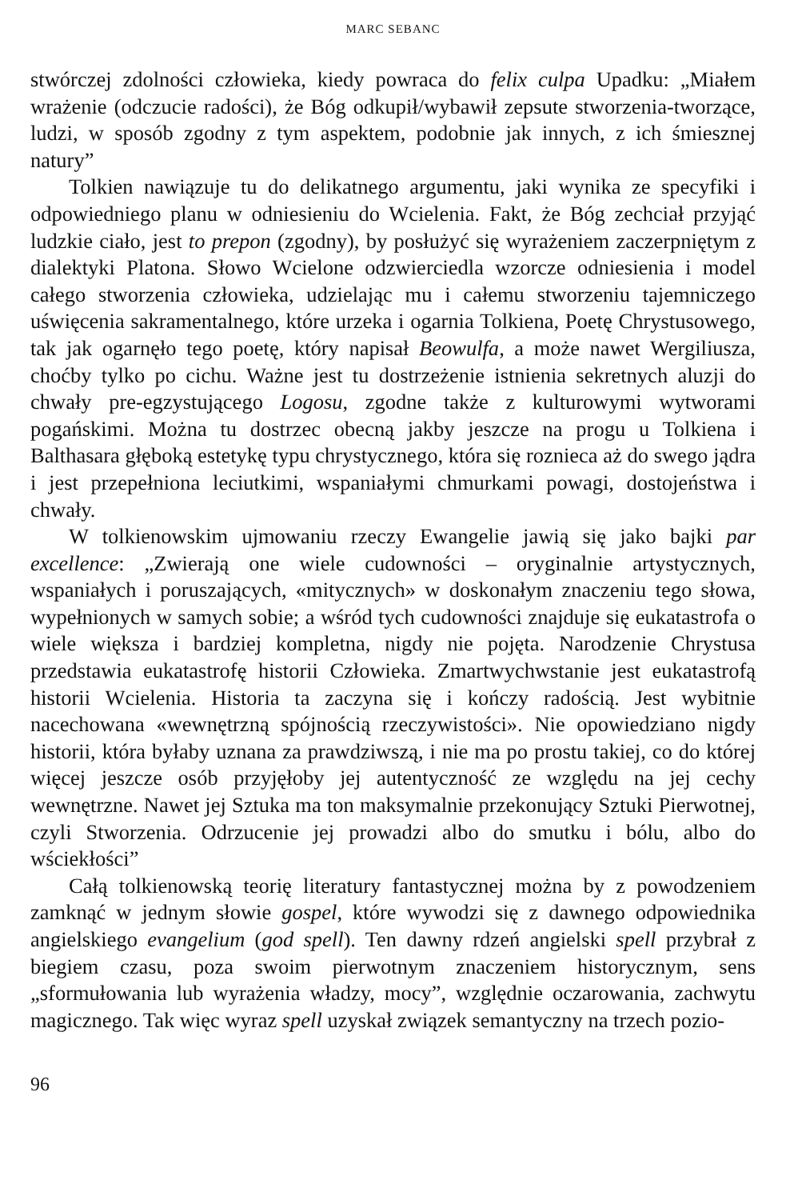MARC SEBANC
stwórczej zdolności człowieka, kiedy powraca do felix culpa Upadku: „Miałem wrażenie (odczucie radości), że Bóg odkupił/wybawił zepsute stworzenia-tworzące, ludzi, w sposób zgodny z tym aspektem, podobnie jak innych, z ich śmiesznej natury”
Tolkien nawiązuje tu do delikatnego argumentu, jaki wynika ze specyfiki i odpowiedniego planu w odniesieniu do Wcielenia. Fakt, że Bóg zechciał przyjąć ludzkie ciało, jest to prepon (zgodny), by posłużyć się wyrażeniem zaczerpniętym z dialektyki Platona. Słowo Wcielone odzwierciedla wzorcze odniesienia i model całego stworzenia człowieka, udzielając mu i całemu stworzeniu tajemniczego uświęcenia sakramentalnego, które urzeka i ogarnia Tolkiena, Poetę Chrystusowego, tak jak ogarnęło tego poetę, który napisał Beowulfa, a może nawet Wergiliusza, choćby tylko po cichu. Ważne jest tu dostrzeżenie istnienia sekretnych aluzji do chwały pre-egzystującego Logosu, zgodne także z kulturowymi wytworami pogańskimi. Można tu dostrzec obecną jakby jeszcze na progu u Tolkiena i Balthasara głęboką estetykę typu chrystycznego, która się roznieca aż do swego jądra i jest przepełniona leciutkimi, wspaniałymi chmurkami powagi, dostojeństwa i chwały.
W tolkienowskim ujmowaniu rzeczy Ewangelie jawią się jako bajki par excellence: „Zwierają one wiele cudowności – oryginalnie artystycznych, wspaniałych i poruszających, «mitycznych» w doskonałym znaczeniu tego słowa, wypełnionych w samych sobie; a wśród tych cudowności znajduje się eukatastrofa o wiele większa i bardziej kompletna, nigdy nie pojęta. Narodzenie Chrystusa przedstawia eukatastrofę historii Człowieka. Zmartwychwstanie jest eukatastrofą historii Wcielenia. Historia ta zaczyna się i kończy radością. Jest wybitnie nacechowana «wewnętrzną spójnością rzeczywistości». Nie opowiedziano nigdy historii, która byłaby uznana za prawdziwszą, i nie ma po prostu takiej, co do której więcej jeszcze osób przyjęłoby jej autentyczność ze względu na jej cechy wewnętrzne. Nawet jej Sztuka ma ton maksymalnie przekonujący Sztuki Pierwotnej, czyli Stworzenia. Odrzucenie jej prowadzi albo do smutku i bólu, albo do wściekłości”
Całą tolkienowską teorię literatury fantastycznej można by z powodzeniem zamknąć w jednym słowie gospel, które wywodzi się z dawnego odpowiednika angielskiego evangelium (god spell). Ten dawny rdzeń angielski spell przybrał z biegiem czasu, poza swoim pierwotnym znaczeniem historycznym, sens „sformułowania lub wyrażenia władzy, mocy”, względnie oczarowania, zachwytu magicznego. Tak więc wyraz spell uzyskał związek semantyczny na trzech pozio-
96